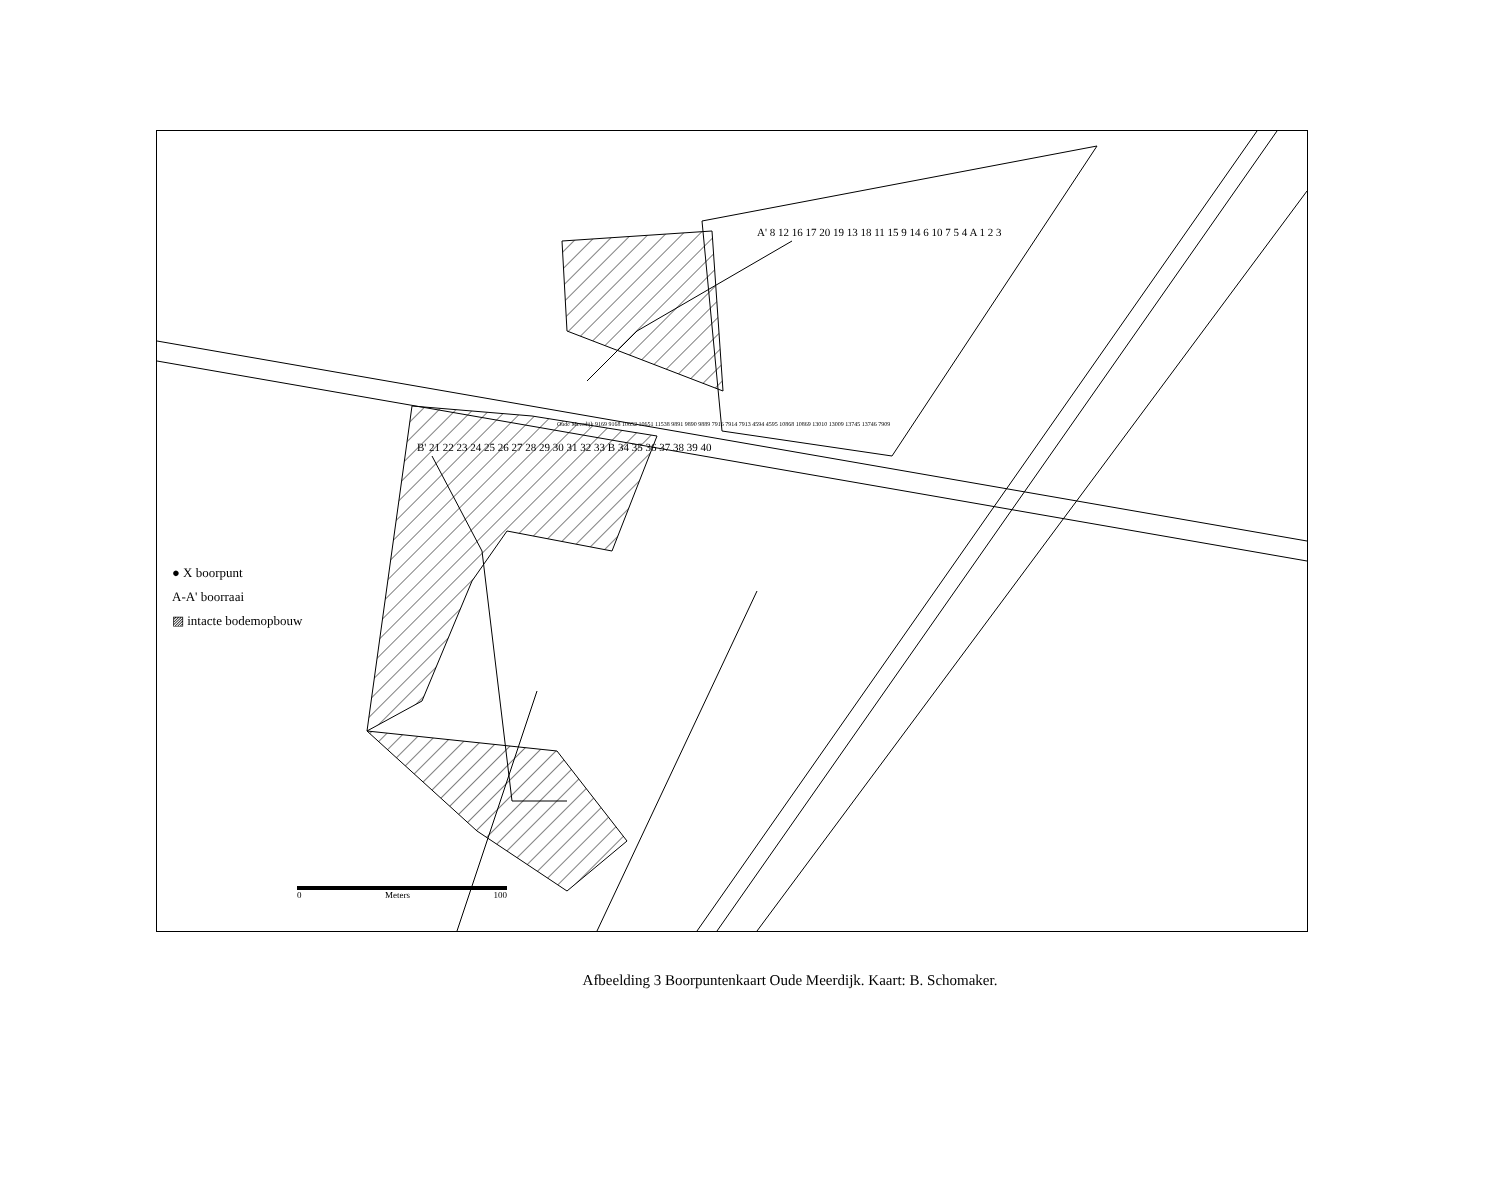● X boorpunt
A-A' boorraai
▨ intacte bodemopbouw
0 Meters 100
A' 8 12 16 17 20 19 13 18 11 15 9 14 6 10 7 5 4 A 1 2 3
B' 21 22 23 24 25 26 27 28 29 30 31 32 33 B 34 35 36 37 38 39 40
Oude Meerdijk 9169 9168 10652 10651 11538 9891 9890 9889 7916 7914 7913 4594 4595 10868 10869 13010 13009 13745 13746 7909
Afbeelding 3 Boorpuntenkaart Oude Meerdijk. Kaart: B. Schomaker.